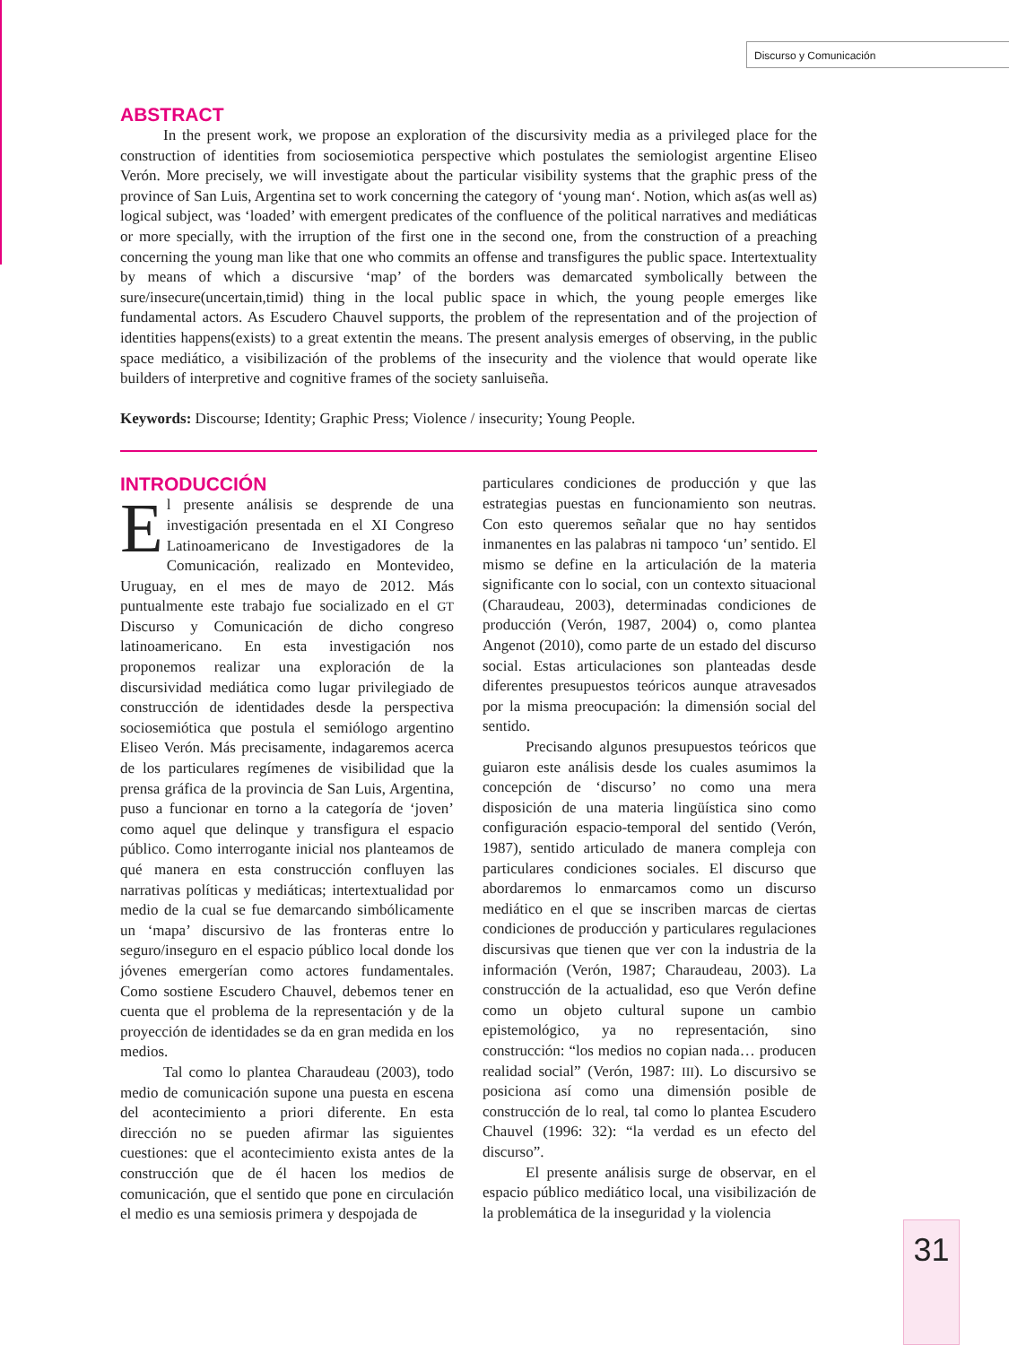Discurso y Comunicación
ABSTRACT
In the present work, we propose an exploration of the discursivity media as a privileged place for the construction of identities from sociosemiotica perspective which postulates the semiologist argentine Eliseo Verón. More precisely, we will investigate about the particular visibility systems that the graphic press of the province of San Luis, Argentina set to work concerning the category of ‘young man‘. Notion, which as(as well as) logical subject, was ‘loaded’ with emergent predicates of the confluence of the political narratives and mediáticas or more specially, with the irruption of the first one in the second one, from the construction of a preaching concerning the young man like that one who commits an offense and transfigures the public space. Intertextuality by means of which a discursive ‘map’ of the borders was demarcated symbolically between the sure/insecure(uncertain,timid) thing in the local public space in which, the young people emerges like fundamental actors. As Escudero Chauvel supports, the problem of the representation and of the projection of identities happens(exists) to a great extentin the means. The present analysis emerges of observing, in the public space mediático, a visibilización of the problems of the insecurity and the violence that would operate like builders of interpretive and cognitive frames of the society sanluiseña.
Keywords: Discourse; Identity; Graphic Press; Violence / insecurity; Young People.
INTRODUCCIÓN
El presente análisis se desprende de una investigación presentada en el XI Congreso Latinoamericano de Investigadores de la Comunicación, realizado en Montevideo, Uruguay, en el mes de mayo de 2012. Más puntualmente este trabajo fue socializado en el GT Discurso y Comunicación de dicho congreso latinoamericano. En esta investigación nos proponemos realizar una exploración de la discursividad mediática como lugar privilegiado de construcción de identidades desde la perspectiva sociosemiótica que postula el semiólogo argentino Eliseo Verón. Más precisamente, indagaremos acerca de los particulares regímenes de visibilidad que la prensa gráfica de la provincia de San Luis, Argentina, puso a funcionar en torno a la categoría de ‘joven’ como aquel que delinque y transfigura el espacio público. Como interrogante inicial nos planteamos de qué manera en esta construcción confluyen las narrativas políticas y mediáticas; intertextualidad por medio de la cual se fue demarcando simbólicamente un ‘mapa’ discursivo de las fronteras entre lo seguro/inseguro en el espacio público local donde los jóvenes emergerían como actores fundamentales. Como sostiene Escudero Chauvel, debemos tener en cuenta que el problema de la representación y de la proyección de identidades se da en gran medida en los medios.
Tal como lo plantea Charaudeau (2003), todo medio de comunicación supone una puesta en escena del acontecimiento a priori diferente. En esta dirección no se pueden afirmar las siguientes cuestiones: que el acontecimiento exista antes de la construcción que de él hacen los medios de comunicación, que el sentido que pone en circulación el medio es una semiosis primera y despojada de
particulares condiciones de producción y que las estrategias puestas en funcionamiento son neutras. Con esto queremos señalar que no hay sentidos inmanentes en las palabras ni tampoco ‘un’ sentido. El mismo se define en la articulación de la materia significante con lo social, con un contexto situacional (Charaudeau, 2003), determinadas condiciones de producción (Verón, 1987, 2004) o, como plantea Angenot (2010), como parte de un estado del discurso social. Estas articulaciones son planteadas desde diferentes presupuestos teóricos aunque atravesados por la misma preocupación: la dimensión social del sentido.
Precisando algunos presupuestos teóricos que guiaron este análisis desde los cuales asumimos la concepción de ‘discurso’ no como una mera disposición de una materia lingüística sino como configuración espacio-temporal del sentido (Verón, 1987), sentido articulado de manera compleja con particulares condiciones sociales. El discurso que abordaremos lo enmarcamos como un discurso mediático en el que se inscriben marcas de ciertas condiciones de producción y particulares regulaciones discursivas que tienen que ver con la industria de la información (Verón, 1987; Charaudeau, 2003). La construcción de la actualidad, eso que Verón define como un objeto cultural supone un cambio epistemológico, ya no representación, sino construcción: “los medios no copian nada… producen realidad social” (Verón, 1987: III). Lo discursivo se posiciona así como una dimensión posible de construcción de lo real, tal como lo plantea Escudero Chauvel (1996: 32): “la verdad es un efecto del discurso”.
El presente análisis surge de observar, en el espacio público mediático local, una visibilización de la problemática de la inseguridad y la violencia
31